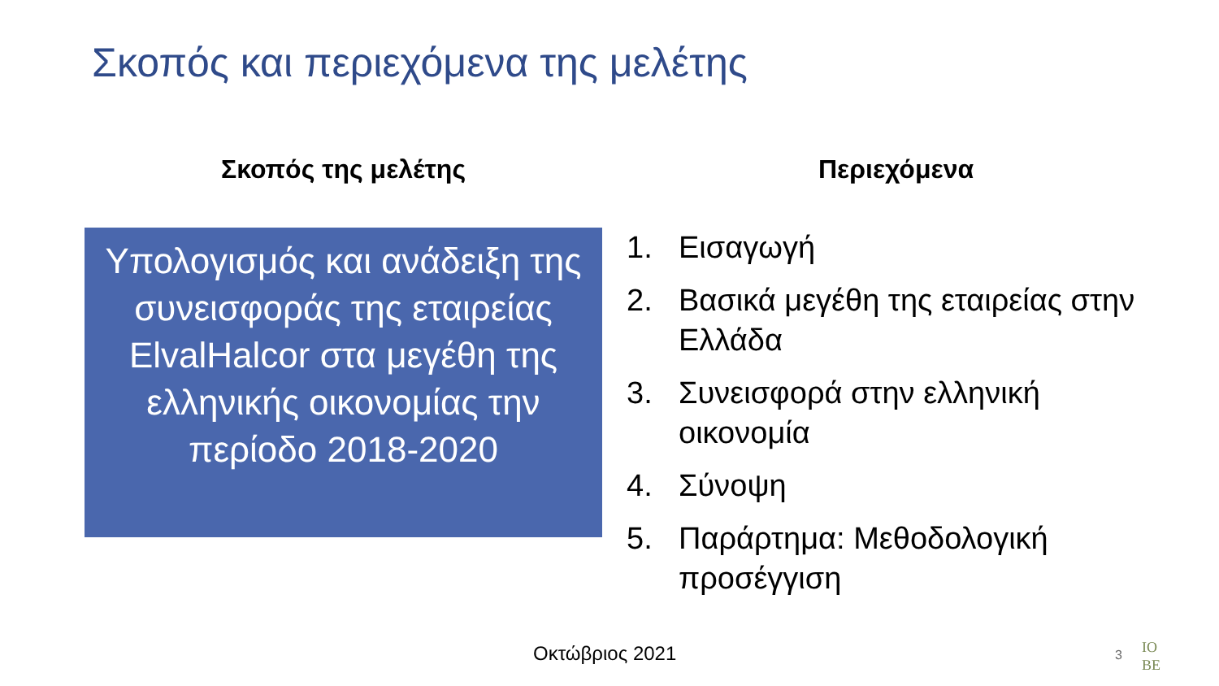Σκοπός και περιεχόμενα της μελέτης
Σκοπός της μελέτης
Υπολογισμός και ανάδειξη της συνεισφοράς της εταιρείας ElvalHalcor στα μεγέθη της ελληνικής οικονομίας την περίοδο 2018-2020
Περιεχόμενα
1. Εισαγωγή
2. Βασικά μεγέθη της εταιρείας στην Ελλάδα
3. Συνεισφορά στην ελληνική οικονομία
4. Σύνοψη
5. Παράρτημα: Μεθοδολογική προσέγγιση
Οκτώβριος 2021 3
ΙΟ
ΒΕ